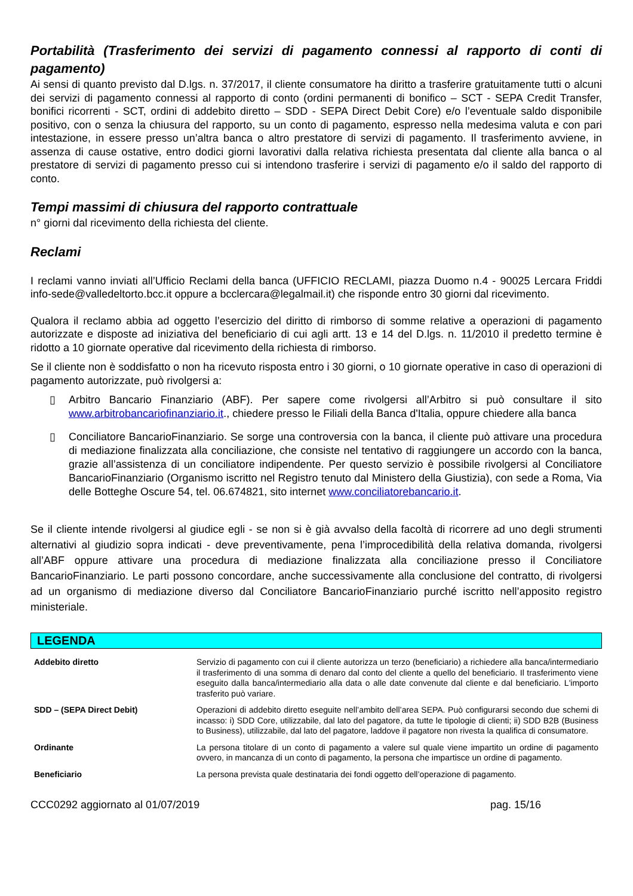Portabilità (Trasferimento dei servizi di pagamento connessi al rapporto di conti di pagamento)
Ai sensi di quanto previsto dal D.lgs. n. 37/2017, il cliente consumatore ha diritto a trasferire gratuitamente tutti o alcuni dei servizi di pagamento connessi al rapporto di conto (ordini permanenti di bonifico – SCT - SEPA Credit Transfer, bonifici ricorrenti - SCT, ordini di addebito diretto – SDD - SEPA Direct Debit Core) e/o l’eventuale saldo disponibile positivo, con o senza la chiusura del rapporto, su un conto di pagamento, espresso nella medesima valuta e con pari intestazione, in essere presso un’altra banca o altro prestatore di servizi di pagamento. Il trasferimento avviene, in assenza di cause ostative, entro dodici giorni lavorativi dalla relativa richiesta presentata dal cliente alla banca o al prestatore di servizi di pagamento presso cui si intendono trasferire i servizi di pagamento e/o il saldo del rapporto di conto.
Tempi massimi di chiusura del rapporto contrattuale
n° giorni dal ricevimento della richiesta del cliente.
Reclami
I reclami vanno inviati all’Ufficio Reclami della banca (UFFICIO RECLAMI, piazza Duomo n.4 - 90025 Lercara Friddi info-sede@valledeltorto.bcc.it oppure a bcclercara@legalmail.it) che risponde entro 30 giorni dal ricevimento.
Qualora il reclamo abbia ad oggetto l’esercizio del diritto di rimborso di somme relative a operazioni di pagamento autorizzate e disposte ad iniziativa del beneficiario di cui agli artt. 13 e 14 del D.lgs. n. 11/2010 il predetto termine è ridotto a 10 giornate operative dal ricevimento della richiesta di rimborso.
Se il cliente non è soddisfatto o non ha ricevuto risposta entro i 30 giorni, o 10 giornate operative in caso di operazioni di pagamento autorizzate, può rivolgersi a:
▯ Arbitro Bancario Finanziario (ABF). Per sapere come rivolgersi all’Arbitro si può consultare il sito www.arbitrobancariofinanziario.it., chiedere presso le Filiali della Banca d'Italia, oppure chiedere alla banca
▯ Conciliatore BancarioFinanziario. Se sorge una controversia con la banca, il cliente può attivare una procedura di mediazione finalizzata alla conciliazione, che consiste nel tentativo di raggiungere un accordo con la banca, grazie all’assistenza di un conciliatore indipendente. Per questo servizio è possibile rivolgersi al Conciliatore BancarioFinanziario (Organismo iscritto nel Registro tenuto dal Ministero della Giustizia), con sede a Roma, Via delle Botteghe Oscure 54, tel. 06.674821, sito internet www.conciliatorebancario.it.
Se il cliente intende rivolgersi al giudice egli - se non si è già avvalso della facoltà di ricorrere ad uno degli strumenti alternativi al giudizio sopra indicati - deve preventivamente, pena l’improcedibilità della relativa domanda, rivolgersi all’ABF oppure attivare una procedura di mediazione finalizzata alla conciliazione presso il Conciliatore BancarioFinanziario. Le parti possono concordare, anche successivamente alla conclusione del contratto, di rivolgersi ad un organismo di mediazione diverso dal Conciliatore BancarioFinanziario purché iscritto nell’apposito registro ministeriale.
LEGENDA
| Addebito diretto | Servizio di pagamento con cui il cliente autorizza un terzo (beneficiario) a richiedere alla banca/intermediario il trasferimento di una somma di denaro dal conto del cliente a quello del beneficiario. Il trasferimento viene eseguito dalla banca/intermediario alla data o alle date convenute dal cliente e dal beneficiario. L'importo trasferito può variare. |
| SDD – (SEPA Direct Debit) | Operazioni di addebito diretto eseguite nell’ambito dell’area SEPA. Può configurarsi secondo due schemi di incasso: i) SDD Core, utilizzabile, dal lato del pagatore, da tutte le tipologie di clienti; ii) SDD B2B (Business to Business), utilizzabile, dal lato del pagatore, laddove il pagatore non rivesta la qualifica di consumatore. |
| Ordinante | La persona titolare di un conto di pagamento a valere sul quale viene impartito un ordine di pagamento ovvero, in mancanza di un conto di pagamento, la persona che impartisce un ordine di pagamento. |
| Beneficiario | La persona prevista quale destinataria dei fondi oggetto dell’operazione di pagamento. |
CCC0292 aggiornato al 01/07/2019 pag. 15/16